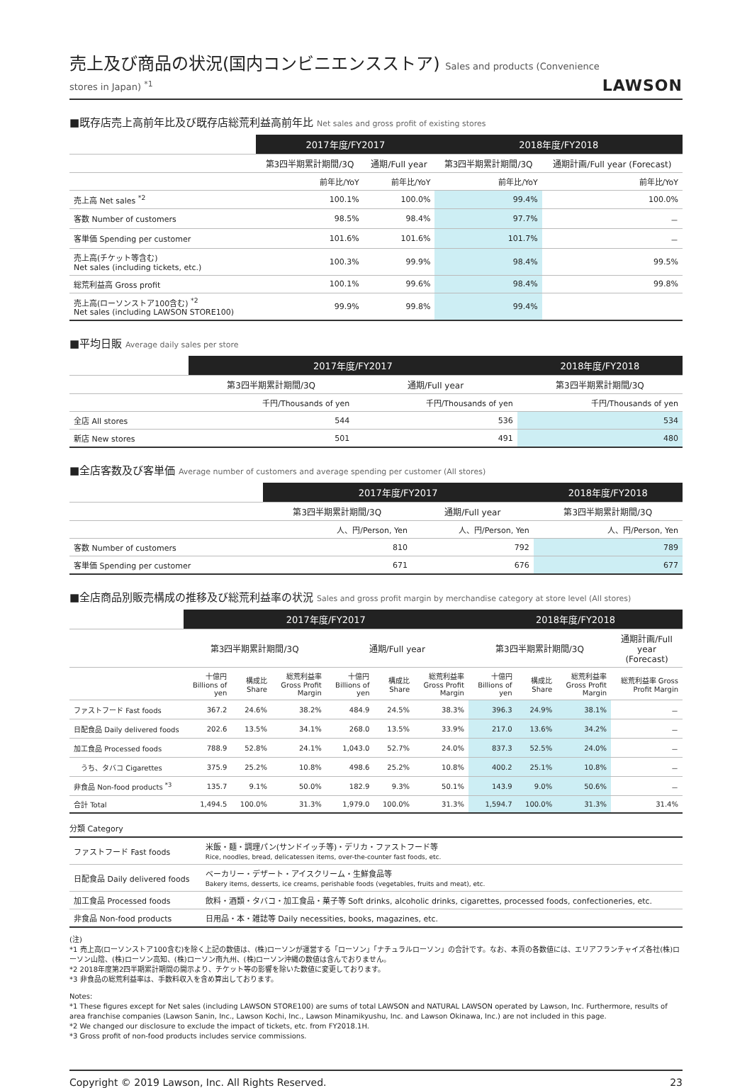売上及び商品の状況(国内コンビニエンスストア) Sales and products (Convenience stores in Japan) <sup>*1</sup>
LAWSON
■既存店売上高前年比及び既存店総荒利益高前年比 Net sales and gross profit of existing stores
| | 2017年度/FY2017 | | 2018年度/FY2018 | |
| --- | --- | --- | --- | --- |
| | 第3四半期累計期間/3Q | 通期/Full year | 第3四半期累計期間/3Q | 通期計画/Full year (Forecast) |
| | 前年比/YoY | 前年比/YoY | 前年比/YoY | 前年比/YoY |
| 売上高 Net sales <sup>*2</sup> | 100.1% | 100.0% | 99.4% | 100.0% |
| 客数 Number of customers | 98.5% | 98.4% | 97.7% | － |
| 客単価 Spending per customer | 101.6% | 101.6% | 101.7% | － |
| 売上高(チケット等含む) Net sales (including tickets, etc.) | 100.3% | 99.9% | 98.4% | 99.5% |
| 総荒利益高 Gross profit | 100.1% | 99.6% | 98.4% | 99.8% |
| 売上高(ローソンストア100含む) <sup>*2</sup> Net sales (including LAWSON STORE100) | 99.9% | 99.8% | 99.4% | |
■平均日販 Average daily sales per store
| | 2017年度/FY2017 | | 2018年度/FY2018 |
| --- | --- | --- | --- |
| | 第3四半期累計期間/3Q | 通期/Full year | 第3四半期累計期間/3Q |
| | 千円/Thousands of yen | 千円/Thousands of yen | 千円/Thousands of yen |
| 全店 All stores | 544 | 536 | 534 |
| 新店 New stores | 501 | 491 | 480 |
■全店客数及び客単価 Average number of customers and average spending per customer (All stores)
| | 2017年度/FY2017 | | 2018年度/FY2018 |
| --- | --- | --- | --- |
| | 第3四半期累計期間/3Q | 通期/Full year | 第3四半期累計期間/3Q |
| | 人、円/Person, Yen | 人、円/Person, Yen | 人、円/Person, Yen |
| 客数 Number of customers | 810 | 792 | 789 |
| 客単価 Spending per customer | 671 | 676 | 677 |
■全店商品別販売構成の推移及び総荒利益率の状況 Sales and gross profit margin by merchandise category at store level (All stores)
| | 2017年度/FY2017 | | | | | | 2018年度/FY2018 | | | |
| --- | --- | --- | --- | --- | --- | --- | --- | --- | --- | --- |
| | 第3四半期累計期間/3Q | | | 通期/Full year | | | 第3四半期累計期間/3Q | | | 通期計画/Full year (Forecast) |
| | 十億円 Billions of yen | 構成比 Share | 総荒利益率 Gross Profit Margin | 十億円 Billions of yen | 構成比 Share | 総荒利益率 Gross Profit Margin | 十億円 Billions of yen | 構成比 Share | 総荒利益率 Gross Profit Margin | 総荒利益率 Gross Profit Margin |
| ファストフード Fast foods | 367.2 | 24.6% | 38.2% | 484.9 | 24.5% | 38.3% | 396.3 | 24.9% | 38.1% | － |
| 日配食品 Daily delivered foods | 202.6 | 13.5% | 34.1% | 268.0 | 13.5% | 33.9% | 217.0 | 13.6% | 34.2% | － |
| 加工食品 Processed foods | 788.9 | 52.8% | 24.1% | 1,043.0 | 52.7% | 24.0% | 837.3 | 52.5% | 24.0% | － |
| うち、タバコ Cigarettes | 375.9 | 25.2% | 10.8% | 498.6 | 25.2% | 10.8% | 400.2 | 25.1% | 10.8% | － |
| 非食品 Non-food products <sup>*3</sup> | 135.7 | 9.1% | 50.0% | 182.9 | 9.3% | 50.1% | 143.9 | 9.0% | 50.6% | － |
| 合計 Total | 1,494.5 | 100.0% | 31.3% | 1,979.0 | 100.0% | 31.3% | 1,594.7 | 100.0% | 31.3% | 31.4% |
分類 Category
| ファストフード Fast foods | 米飯・麺・調理パン(サンドイッチ等)・デリカ・ファストフード等 Rice, noodles, bread, delicatessen items, over-the-counter fast foods, etc. |
| 日配食品 Daily delivered foods | ベーカリー・デザート・アイスクリーム・生鮮食品等 Bakery items, desserts, ice creams, perishable foods (vegetables, fruits and meat), etc. |
| 加工食品 Processed foods | 飲料・酒類・タバコ・加工食品・菓子等 Soft drinks, alcoholic drinks, cigarettes, processed foods, confectioneries, etc. |
| 非食品 Non-food products | 日用品・本・雑誌等 Daily necessities, books, magazines, etc. |
(注)
*1 売上高(ローソンストア100含む)を除く上記の数値は、(株)ローソンが運営する「ローソン」「ナチュラルローソン」の合計です。なお、本頁の各数値には、エリアフランチャイズ各社(株)ローソン山陰、(株)ローソン高知、(株)ローソン南九州、(株)ローソン沖縄の数値は含んでおりません。
*2 2018年度第2四半期累計期間の開示より、チケット等の影響を除いた数値に変更しております。
*3 非食品の総荒利益率は、手数料収入を含め算出しております。
Notes:
*1 These figures except for Net sales (including LAWSON STORE100) are sums of total LAWSON and NATURAL LAWSON operated by Lawson, Inc. Furthermore, results of area franchise companies (Lawson Sanin, Inc., Lawson Kochi, Inc., Lawson Minamikyushu, Inc. and Lawson Okinawa, Inc.) are not included in this page.
*2 We changed our disclosure to exclude the impact of tickets, etc. from FY2018.1H.
*3 Gross profit of non-food products includes service commissions.
Copyright © 2019 Lawson, Inc. All Rights Reserved. 23